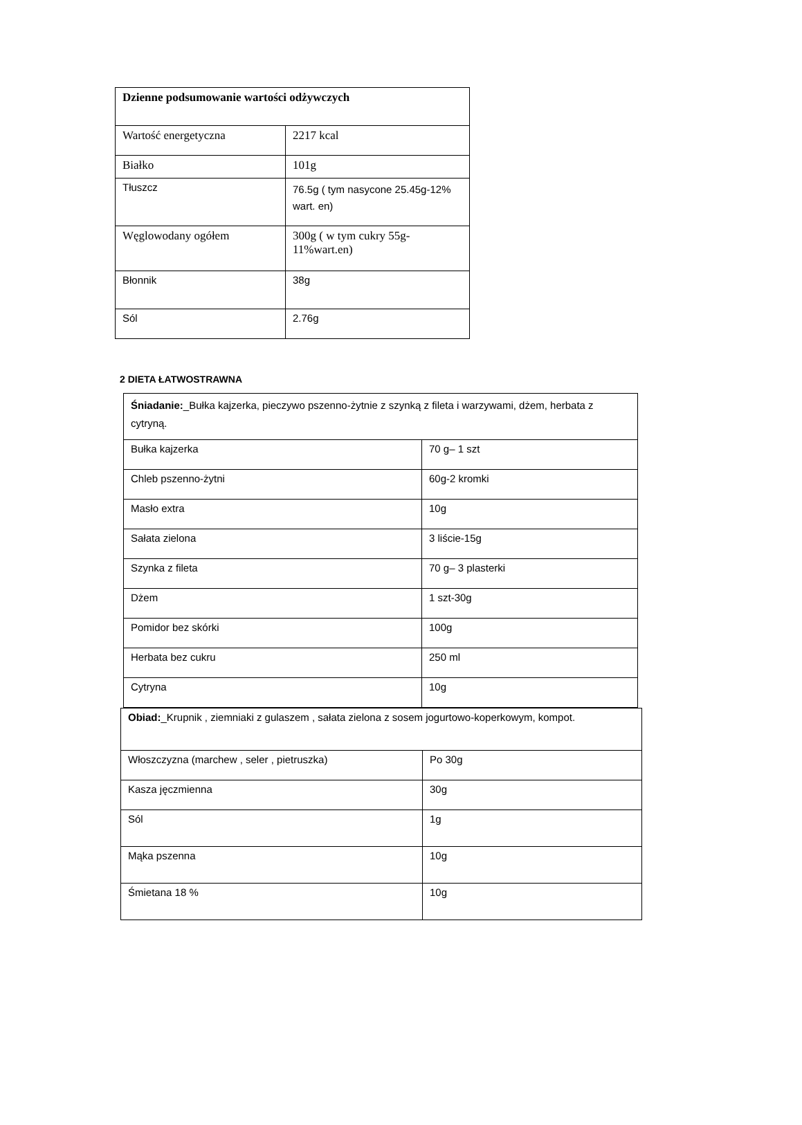| Dzienne podsumowanie wartości odżywczych | |
| Wartość energetyczna | 2217 kcal |
| Białko | 101g |
| Tłuszcz | 76.5g ( tym nasycone 25.45g-12% wart. en) |
| Węglowodany ogółem | 300g ( w tym cukry 55g-11%wart.en) |
| Błonnik | 38g |
| Sól | 2.76g |
2 DIETA ŁATWOSTRAWNA
| Śniadanie: _Bułka kajzerka, pieczywo pszenno-żytnie z szynką z fileta i warzywami, dżem, herbata z cytryną. | |
| Bułka kajzerka | 70 g– 1 szt |
| Chleb pszenno-żytni | 60g-2 kromki |
| Masło extra | 10g |
| Sałata zielona | 3 liście-15g |
| Szynka z fileta | 70 g– 3 plasterki |
| Dżem | 1 szt-30g |
| Pomidor bez skórki | 100g |
| Herbata bez cukru | 250 ml |
| Cytryna | 10g |
| Obiad: _Krupnik , ziemniaki z gulaszem , sałata zielona z sosem jogurtowo-koperkowym, kompot. | |
| Włoszczyzna (marchew , seler , pietruszka) | Po 30g |
| Kasza jęczmienna | 30g |
| Sól | 1g |
| Mąka pszenna | 10g |
| Śmietana 18 % | 10g |